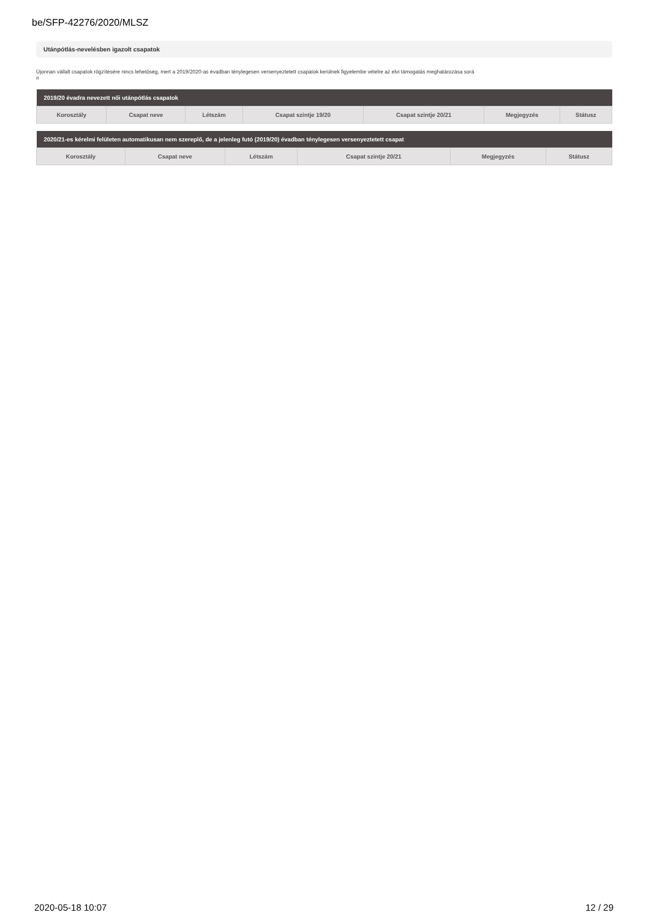be/SFP-42276/2020/MLSZ
Utánpótlás-nevelésben igazolt csapatok
Újonnan vállalt csapatok rögzítésére nincs lehetőség, mert a 2019/2020-as évadban ténylegesen versenyeztetett csapatok kerülnek figyelembe vételre az elvi támogatás meghatározása sorá
n
| 2019/20 évadra nevezett női utánpótlás csapatok | | | | | | |
| --- | --- | --- | --- | --- | --- | --- |
| Korosztály | Csapat neve | Létszám | Csapat szintje 19/20 | Csapat szintje 20/21 | Megjegyzés | Státusz |
| 2020/21-es kérelmi felületen automatikusan nem szereplő, de a jelenleg futó (2019/20) évadban ténylegesen versenyeztetett csapat | | | | | |
| --- | --- | --- | --- | --- | --- |
| Korosztály | Csapat neve | Létszám | Csapat szintje 20/21 | Megjegyzés | Státusz |
2020-05-18 10:07 12 / 29